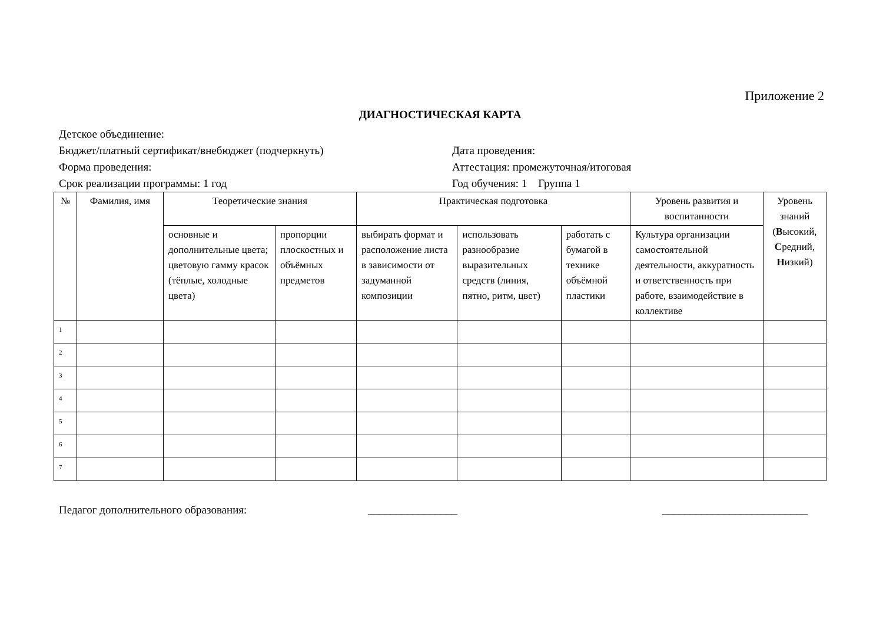Приложение 2
ДИАГНОСТИЧЕСКАЯ КАРТА
Детское объединение:
Бюджет/платный сертификат/внебюджет (подчеркнуть) Дата проведения:
Форма проведения: Аттестация: промежуточная/итоговая
Срок реализации программы: 1 год Год обучения: 1 Группа 1
| № | Фамилия, имя | Теоретические знания | | Практическая подготовка | | | Уровень развития и воспитанности | Уровень знаний ( В ысокий, С редний, Н изкий) |
| --- | --- | --- | --- | --- | --- | --- | --- | --- |
| | | основные и дополнительные цвета; цветовую гамму красок (тёплые, холодные цвета) | пропорции плоскостных и объёмных предметов | выбирать формат и расположение листа в зависимости от задуманной композиции | использовать разнообразие выразительных средств (линия, пятно, ритм, цвет) | работать с бумагой в технике объёмной пластики | Культура организации самостоятельной деятельности, аккуратность и ответственность при работе, взаимодействие в коллективе | |
| 1 | | | | | | | | |
| 2 | | | | | | | | |
| 3 | | | | | | | | |
| 4 | | | | | | | | |
| 5 | | | | | | | | |
| 6 | | | | | | | | |
| 7 | | | | | | | | |
Педагог дополнительного образования: ________________ __________________________